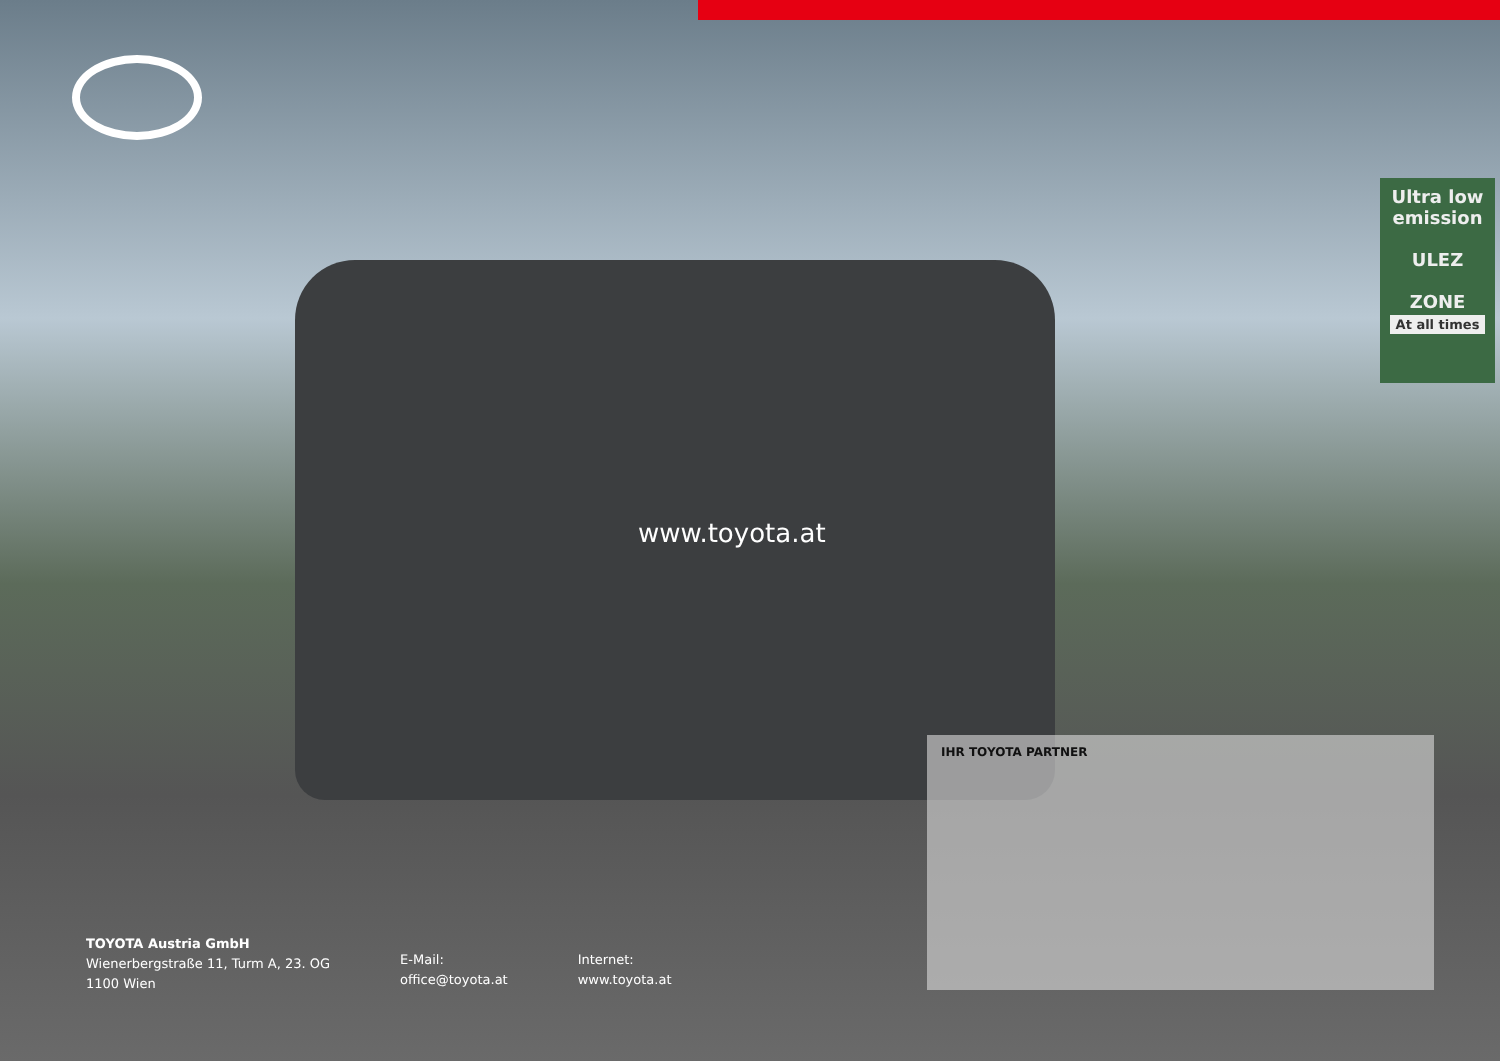Ultra low emission
ULEZ
ZONE
At all times
www.toyota.at
IHR TOYOTA PARTNER
TOYOTA Austria GmbH
Wienerbergstraße 11, Turm A, 23. OG
1100 Wien
E-Mail:
office@toyota.at
Internet:
www.toyota.at